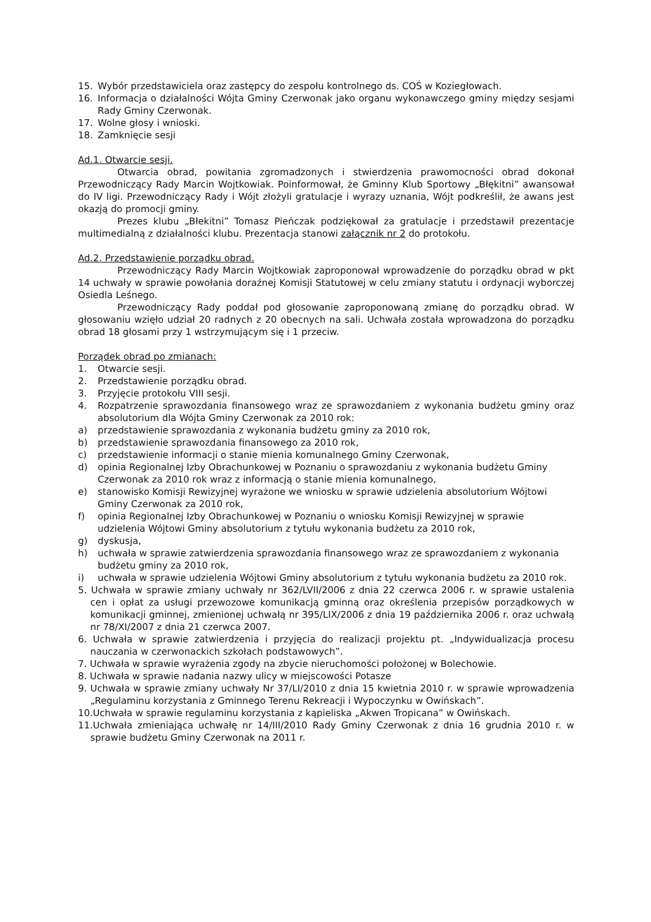15. Wybór przedstawiciela oraz zastępcy do zespołu kontrolnego ds. COŚ w Koziegłowach.
16. Informacja o działalności Wójta Gminy Czerwonak jako organu wykonawczego gminy między sesjami Rady Gminy Czerwonak.
17. Wolne głosy i wnioski.
18. Zamknięcie sesji
Ad.1. Otwarcie sesji.
Otwarcia obrad, powitania zgromadzonych i stwierdzenia prawomocności obrad dokonał Przewodniczący Rady Marcin Wojtkowiak. Poinformował, że Gminny Klub Sportowy „Błękitni” awansował do IV ligi. Przewodniczący Rady i Wójt złożyli gratulacje i wyrazy uznania, Wójt podkreślił, że awans jest okazją do promocji gminy.
Prezes klubu „Błekitni” Tomasz Pieńczak podziękował za gratulacje i przedstawił prezentacje multimedialną z działalności klubu. Prezentacja stanowi załącznik nr 2 do protokołu.
Ad.2. Przedstawienie porządku obrad.
Przewodniczący Rady Marcin Wojtkowiak zaproponował wprowadzenie do porządku obrad w pkt 14 uchwały w sprawie powołania doraźnej Komisji Statutowej w celu zmiany statutu i ordynacji wyborczej Osiedla Leśnego.
Przewodniczący Rady poddał pod głosowanie zaproponowaną zmianę do porządku obrad. W głosowaniu wzięło udział 20 radnych z 20 obecnych na sali. Uchwała została wprowadzona do porządku obrad 18 głosami przy 1 wstrzymującym się i 1 przeciw.
Porządek obrad po zmianach:
1. Otwarcie sesji.
2. Przedstawienie porządku obrad.
3. Przyjęcie protokołu VIII sesji.
4. Rozpatrzenie sprawozdania finansowego wraz ze sprawozdaniem z wykonania budżetu gminy oraz absolutorium dla Wójta Gminy Czerwonak za 2010 rok:
a) przedstawienie sprawozdania z wykonania budżetu gminy za 2010 rok,
b) przedstawienie sprawozdania finansowego za 2010 rok,
c) przedstawienie informacji o stanie mienia komunalnego Gminy Czerwonak,
d) opinia Regionalnej Izby Obrachunkowej w Poznaniu o sprawozdaniu z wykonania budżetu Gminy Czerwonak za 2010 rok wraz z informacją o stanie mienia komunalnego,
e) stanowisko Komisji Rewizyjnej wyrażone we wniosku w sprawie udzielenia absolutorium Wójtowi Gminy Czerwonak za 2010 rok,
f) opinia Regionalnej Izby Obrachunkowej w Poznaniu o wniosku Komisji Rewizyjnej w sprawie udzielenia Wójtowi Gminy absolutorium z tytułu wykonania budżetu za 2010 rok,
g) dyskusja,
h) uchwała w sprawie zatwierdzenia sprawozdania finansowego wraz ze sprawozdaniem z wykonania budżetu gminy za 2010 rok,
i) uchwała w sprawie udzielenia Wójtowi Gminy absolutorium z tytułu wykonania budżetu za 2010 rok.
5. Uchwała w sprawie zmiany uchwały nr 362/LVII/2006 z dnia 22 czerwca 2006 r. w sprawie ustalenia cen i opłat za usługi przewozowe komunikacją gminną oraz określenia przepisów porządkowych w komunikacji gminnej, zmienionej uchwałą nr 395/LIX/2006 z dnia 19 października 2006 r. oraz uchwałą nr 78/XI/2007 z dnia 21 czerwca 2007.
6. Uchwała w sprawie zatwierdzenia i przyjęcia do realizacji projektu pt. „Indywidualizacja procesu nauczania w czerwonackich szkołach podstawowych”.
7. Uchwała w sprawie wyrażenia zgody na zbycie nieruchomości położonej w Bolechowie.
8. Uchwała w sprawie nadania nazwy ulicy w miejscowości Potasze
9. Uchwała w sprawie zmiany uchwały Nr 37/LI/2010 z dnia 15 kwietnia 2010 r. w sprawie wprowadzenia „Regulaminu korzystania z Gminnego Terenu Rekreacji i Wypoczynku w Owińskach”.
10.Uchwała w sprawie regulaminu korzystania z kąpieliska „Akwen Tropicana” w Owińskach.
11.Uchwała zmieniająca uchwałę nr 14/III/2010 Rady Gminy Czerwonak z dnia 16 grudnia 2010 r. w sprawie budżetu Gminy Czerwonak na 2011 r.